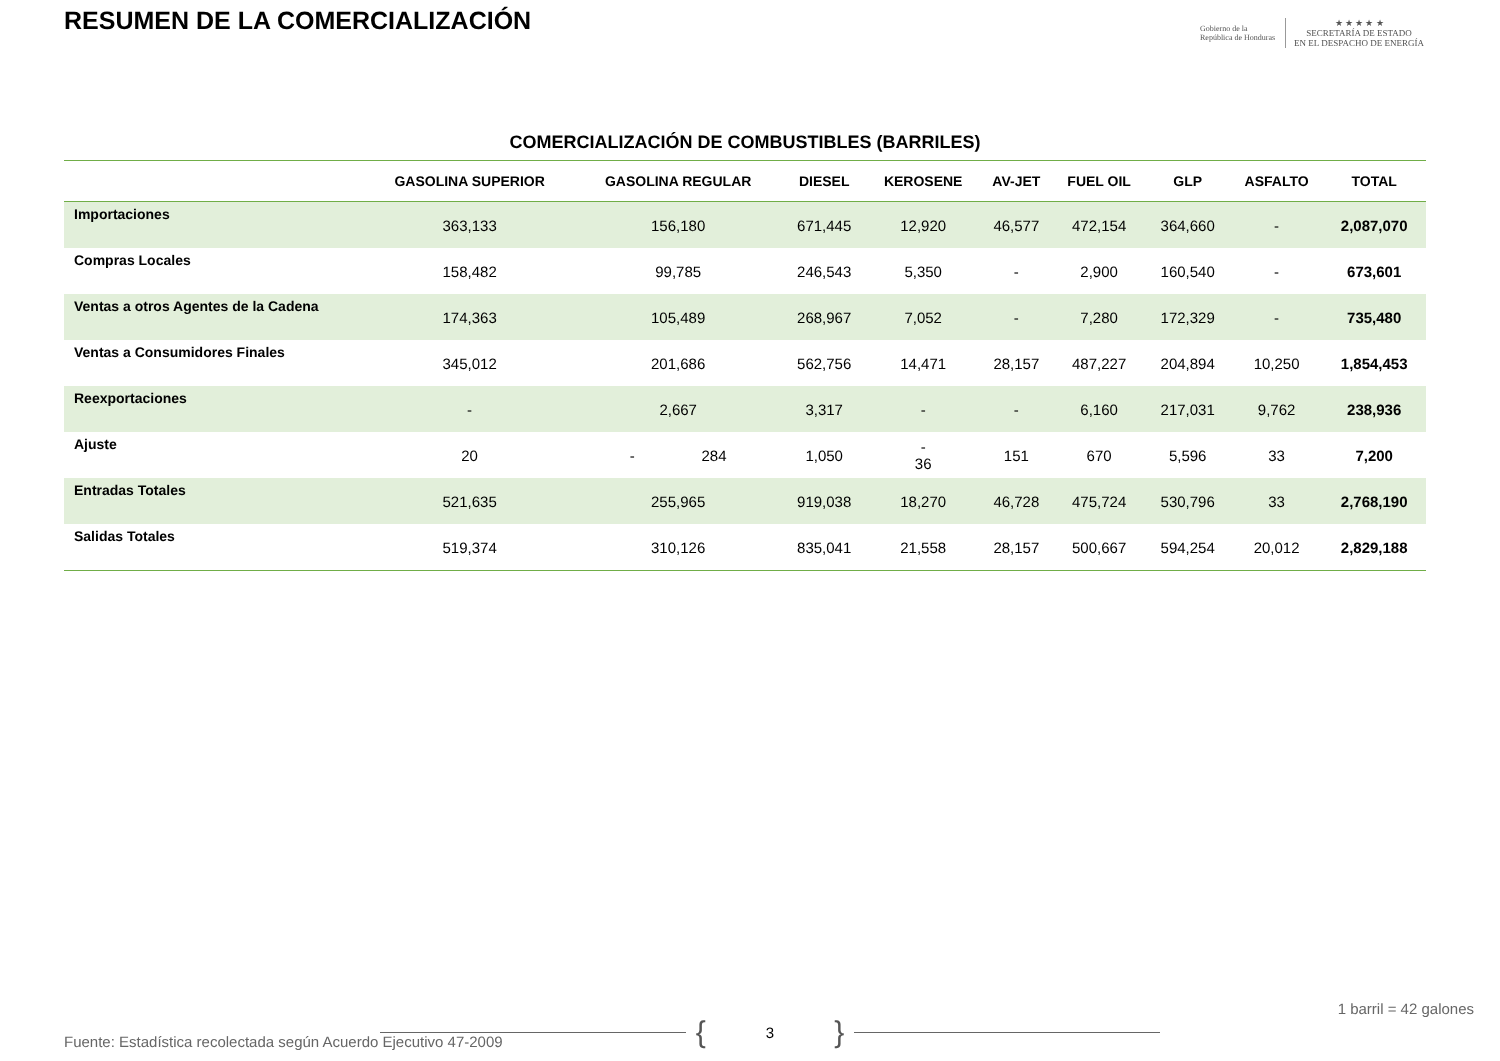RESUMEN DE LA COMERCIALIZACIÓN
Gobierno de la
República de Honduras
★ ★ ★ ★ ★
SECRETARÍA DE ESTADO
EN EL DESPACHO DE ENERGÍA
COMERCIALIZACIÓN DE COMBUSTIBLES (BARRILES)
| | GASOLINA SUPERIOR | GASOLINA REGULAR | DIESEL | KEROSENE | AV-JET | FUEL OIL | GLP | ASFALTO | TOTAL |
| --- | --- | --- | --- | --- | --- | --- | --- | --- | --- |
| Importaciones | 363,133 | 156,180 | 671,445 | 12,920 | 46,577 | 472,154 | 364,660 | - | 2,087,070 |
| Compras Locales | 158,482 | 99,785 | 246,543 | 5,350 | - | 2,900 | 160,540 | - | 673,601 |
| Ventas a otros Agentes de la Cadena | 174,363 | 105,489 | 268,967 | 7,052 | - | 7,280 | 172,329 | - | 735,480 |
| Ventas a Consumidores Finales | 345,012 | 201,686 | 562,756 | 14,471 | 28,157 | 487,227 | 204,894 | 10,250 | 1,854,453 |
| Reexportaciones | - | 2,667 | 3,317 | - | - | 6,160 | 217,031 | 9,762 | 238,936 |
| Ajuste | 20 | - 284 | 1,050 | - 36 | 151 | 670 | 5,596 | 33 | 7,200 |
| Entradas Totales | 521,635 | 255,965 | 919,038 | 18,270 | 46,728 | 475,724 | 530,796 | 33 | 2,768,190 |
| Salidas Totales | 519,374 | 310,126 | 835,041 | 21,558 | 28,157 | 500,667 | 594,254 | 20,012 | 2,829,188 |
1 barril = 42 galones
{ 3 }
Fuente: Estadística recolectada según Acuerdo Ejecutivo 47-2009